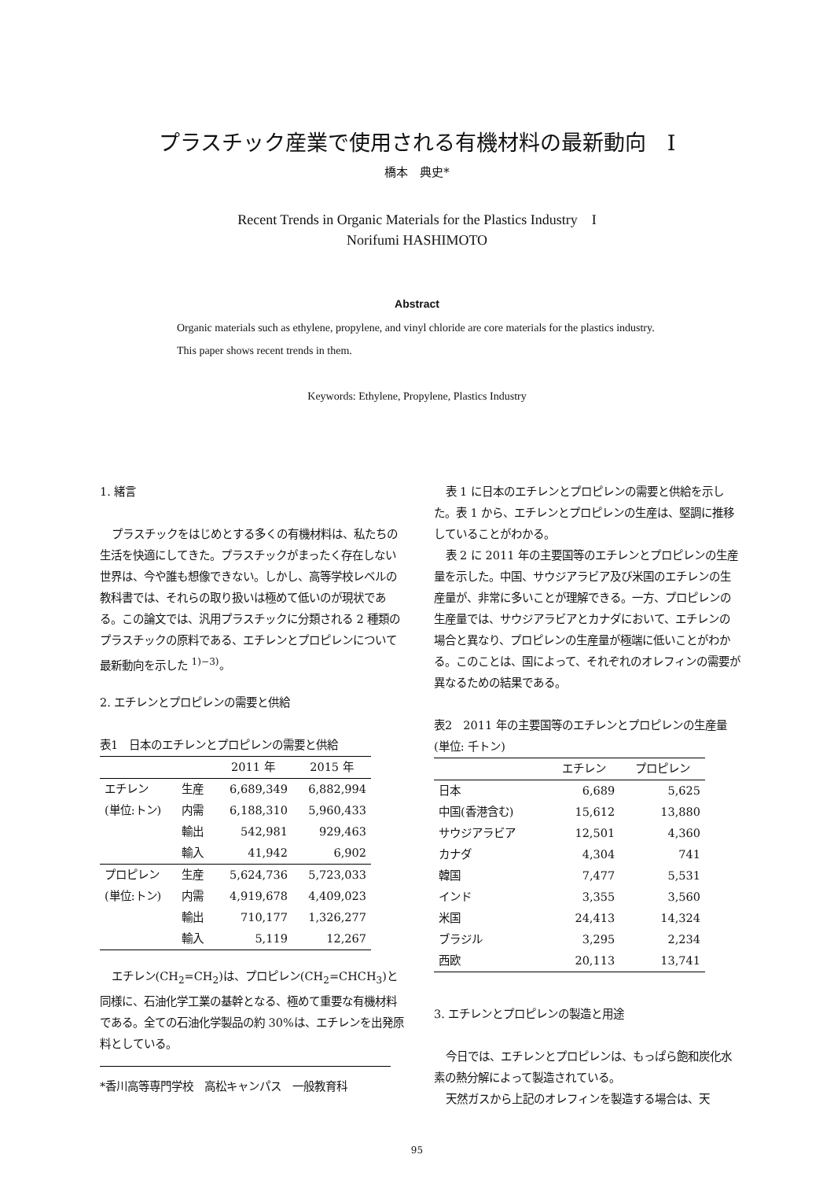プラスチック産業で使用される有機材料の最新動向　I
橋本　典史*
Recent Trends in Organic Materials for the Plastics Industry　I
Norifumi HASHIMOTO
Abstract
Organic materials such as ethylene, propylene, and vinyl chloride are core materials for the plastics industry.
This paper shows recent trends in them.
Keywords: Ethylene, Propylene, Plastics Industry
1. 緒言
プラスチックをはじめとする多くの有機材料は、私たちの生活を快適にしてきた。プラスチックがまったく存在しない世界は、今や誰も想像できない。しかし、高等学校レベルの教科書では、それらの取り扱いは極めて低いのが現状である。この論文では、汎用プラスチックに分類される 2 種類のプラスチックの原料である、エチレンとプロピレンについて最新動向を示した <sup>1)−3)</sup>。
2. エチレンとプロピレンの需要と供給
表1　日本のエチレンとプロピレンの需要と供給
| | | 2011 年 | 2015 年 |
| --- | --- | --- | --- |
| エチレン | 生産 | 6,689,349 | 6,882,994 |
| (単位:トン) | 内需 | 6,188,310 | 5,960,433 |
| | 輸出 | 542,981 | 929,463 |
| | 輸入 | 41,942 | 6,902 |
| プロピレン | 生産 | 5,624,736 | 5,723,033 |
| (単位:トン) | 内需 | 4,919,678 | 4,409,023 |
| | 輸出 | 710,177 | 1,326,277 |
| | 輸入 | 5,119 | 12,267 |
エチレン(CH<sub>2</sub>=CH<sub>2</sub>)は、プロピレン(CH<sub>2</sub>=CHCH<sub>3</sub>)と同様に、石油化学工業の基幹となる、極めて重要な有機材料である。全ての石油化学製品の約 30%は、エチレンを出発原料としている。
*香川高等専門学校　高松キャンパス　一般教育科
表 1 に日本のエチレンとプロピレンの需要と供給を示した。表 1 から、エチレンとプロピレンの生産は、堅調に推移していることがわかる。
表 2 に 2011 年の主要国等のエチレンとプロピレンの生産量を示した。中国、サウジアラビア及び米国のエチレンの生産量が、非常に多いことが理解できる。一方、プロピレンの生産量では、サウジアラビアとカナダにおいて、エチレンの場合と異なり、プロピレンの生産量が極端に低いことがわかる。このことは、国によって、それぞれのオレフィンの需要が異なるための結果である。
表2　2011 年の主要国等のエチレンとプロピレンの生産量(単位: 千トン)
| | エチレン | プロピレン |
| --- | --- | --- |
| 日本 | 6,689 | 5,625 |
| 中国(香港含む) | 15,612 | 13,880 |
| サウジアラビア | 12,501 | 4,360 |
| カナダ | 4,304 | 741 |
| 韓国 | 7,477 | 5,531 |
| インド | 3,355 | 3,560 |
| 米国 | 24,413 | 14,324 |
| ブラジル | 3,295 | 2,234 |
| 西欧 | 20,113 | 13,741 |
3. エチレンとプロピレンの製造と用途
今日では、エチレンとプロピレンは、もっぱら飽和炭化水素の熱分解によって製造されている。
天然ガスから上記のオレフィンを製造する場合は、天
95